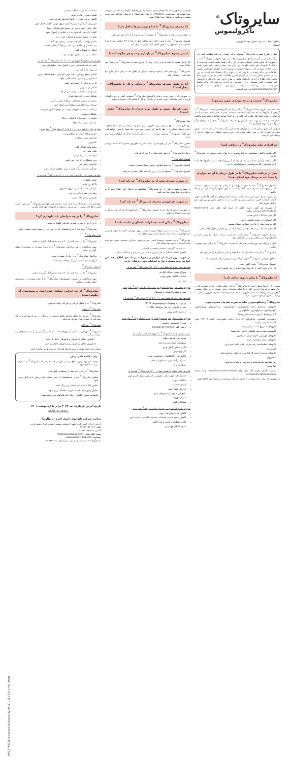سایروتاک<sup>®</sup>
تاکرولیموس
محلول غلیظ برای تهیه محلول جهت انفوزیون
کپسول
پیش از شروع مصرف سایروتاک<sup>®</sup> محتوای برگه راهنما را به دقت مطالعه کنید. این برگه راهنما در بر گیرنده پاسخ شایع‌ترین سؤالات در مورد داروی سایروتاک<sup>®</sup> است. درصورتی که پاسخ تمامی سؤالات شما در این برگه راهنما نیامده است، می‌توانید با پزشک یا داروساز خود تماس بگیرید. این دارو برای بیماری فعلی شما تجویز شده است؛ لذا از مصرف آن در موارد مشابه یا توصیه آن به دیگران خودداری نمایید. اطلاعات این برگه راهنما در تاریخی که در انتهای برگه راهنما آمده است، به روز رسانی شده و ممکن است در بر گیرنده آخرین اطلاعات علمی در مورد داروی شما نباشد. برای اطلاع از آخرین داده‌های علمی در مورد داروی خود با پزشک یا داروساز خود مشورت کنید. همچنین برای دسترسی به آخرین ویرایش این برگه راهنما می‌توانید به وبسایت شرکت داروسازی نانوالوند به آدرس www.nanoalvand.com مراجعه فرمایید.
سایروتاک<sup>®</sup> چیست و در چه مواردی تجویز می‌شود؟
نام اختصاصی داروی شما سایروتاک<sup>®</sup> و نام ژنریک آن تاکرولیموس است. سایروتاک<sup>®</sup> به گروهی از داروها به نام «سرکوب‌کننده‌های سیستم ایمنی» تعلق دارد. سیستم ایمنی می‌تواند در پیوند اعضا مثل قلب، کبد، کلیه و... به دلیل مهاجم شناختن عضو جدید واکنش نشان دهد و باعث رد پیوند شود. از این رو مصرف سایروتاک<sup>®</sup> به همراه داروهای دیگر می‌تواند از رد پیوند جلوگیری کند.
همچنین این دارو ممکن است در مواردی که در این برگه راهنما ذکر نشده است، تجویز شود. در صورتی که در مورد علت تجویز این دارو و نحوه عملکرد آن سؤالی دارید، از پزشک خود بپرسید.
چه افرادی نباید سایروتاک<sup>®</sup> را دریافت کنند؟
اگر سابقه واکنش حساسیتی به تاکرولیموس و یا مواد جانبی موجود در سایروتاک<sup>®</sup> دارید.
اگر سابقه واکنش حساسیتی به هر یک از آنتی‌بیوتیک‌های دسته ماکرولیدها مانند اریترومایسین، کلاریترومایسین و جوزامایسین دارید.
پیش از دریافت سایروتاک<sup>®</sup> یا در طول درمان با آن چه مواردی را حتماً باید به پزشک خود اطلاع دهید؟
کپسول سایروتاک<sup>®</sup> باید به صورت روزانه و تا زمانی که نیاز به سرکوب سیستم ایمنی وجود دارد، مصرف شود؛ لذا لازم است به طور مداوم با پزشک خود در ارتباط باشید.
در طول مصرف این دارو ممکن است پزشک آزمایش‌های مختلفی (آزمایش خون، ادرار، عملکرد قلبی، سنجش بینایی و عصبی) را به منظور تعیین بهترین دوز دارو برایتان تجویز کند.
از مصرف هر گونه داروی گیاهی از جمله گیاه علف چای (Hypericum perforatum) خودداری نمایید.
اگر دچار مشکلات کبدی هستید.
اگر احساس درد شدید شکمی دارید.
اگر به مدت بیش از یک روز مبتلا به اسهال هستید.
اگر دچار مشکلات ریتم قلب هستید و یا سابقه سندرم افزایش طول QT را دارید.
مصرف داروی سایروتاک<sup>®</sup> ممکن است حساسیت شما به آفتاب را بیشتر کرده و احتمال ابتلا به سرطان پوست را افزایش دهد.
قبل از دریافت هر نوع واکسن همزمان با مصرف سایروتاک<sup>®</sup> با پزشک خود مشورت نمایید.
سایروتاک<sup>®</sup> ممکن است احتمال ابتلا به لنفوما و سایر سرطان‌ها را افزایش دهد.
محلول تزریقی سایروتاک<sup>®</sup> حاوی پلی‌اکسیل ۶۰ روغن کرچک هیدروژنه است.
کپسول سایروتاک<sup>®</sup> حاوی لاکتوز است.
این دارو حاوی کمتر از یک میلی‌مول سدیم در هر کپسول است.
آیا سایروتاک<sup>®</sup> با سایر داروها تداخل دارد؟
بسیاری از داروها ممکن است با سایروتاک<sup>®</sup> تداخل داشته باشند؛ لذا در صورتی که در حال مصرف هر نوع دارویی اعم از داروهای نسخه‌ای، بدون نسخه، فرآورده‌های طبیعی، گیاهی و ویتامین‌ها هستید، اخیراً دارویی مصرف کرده و یا قصد مصرف دارویی را دارید، با پزشک یا داروساز خود مشورت کنید.
سایروتاک<sup>®</sup> و سیکلوسپورین نباید به صورت همزمان مصرف شوند.
داروهای ضدقارچ مانند کتوکونازول، فلوکونازول، ایتراکونازول، وریکونازول، کلوتریمازول، ایزاوکونازول، مایکونازول
آنتی‌بیوتیک‌ها (به ویژه دسته ماکرولیدها)
ریتوناویر، نلفیناویر، ساکویناویر که برای درمان عفونت‌های ناشی از HIV مورد استفاده قرار می‌گیرند.
داروهای ضدتهوع مانند متوکلوپرامید
آلومینیوم منیزیم هیدروکساید (داروی آنتی‌اسید)
داروهای هورمونی حاوی اتینیل استرادیول
داروهای درمان پرفشاری خون
داروهای تنظیم‌کننده ریتم ضربان قلب مانند آمیودارون
استاتین‌ها
داروهای ضدصرع مانند کاربامازپین، فنی‌توئین و فنوباربیتال
متامیزول
کورتیکواستروئیدها مانند پردنیزولون و متیل‌پردنیزولون
نفازودون
ترکیبات گیاهی حاوی گیاه علف چای (Hypericum perforatum) و یا عصاره Schisandra sphenanthera
در صورتی که برای درمان هپاتیت C دارویی دریافت می‌کنید، به پزشک خود اطلاع دهید.
همچنین در صورتی که مکمل‌های حاوی پتاسیم یا دیورتیک‌های نگهدارنده پتاسیم، داروهای ضد التهاب غیر استروئیدی (NSAIDs)، داروهای ضد انعقاد یا داروهای خوراکی ضد دیابت مصرف می‌کنید، به پزشک خود اطلاع دهید.
آیا مصرف سایروتاک<sup>®</sup> با غذا و نوشیدنی‌ها تداخل دارد؟
در طول مدت درمان با سایروتاک<sup>®</sup> از مصرف گریپ فروت یا آب آن خودداری کنید.
کپسول سایروتاک<sup>®</sup> باید با معده خالی (یک ساعت قبل از غذا یا ۲-۳ ساعت بعد از غذا) مصرف شود. کپسول را به طور کامل با یک لیوان آب میل کنید.
ایمنی مصرف سایروتاک<sup>®</sup> در بارداری و شیردهی چگونه است؟
اگر باردار هستید یا قصد بارداری دارید، پیش از شروع مصرف سایروتاک<sup>®</sup> به پزشک خود اطلاع دهید.
سایروتاک<sup>®</sup> درون شیر مادر ترشح می‌شود؛ بنابراین در طول مدت درمان با این دارو باید شیردهی را متوقف کنید.
آیا در طول مصرف سایروتاک<sup>®</sup> رانندگی و کار با ماشین‌آلات مجاز است؟
در صورتی که در طول مدت درمان با کپسول سایروتاک<sup>®</sup> احساس گیجی و خواب‌آلودگی کردید یا دچار مشکلات بینایی شدید، از رانندگی و کار با ماشین‌آلات خودداری نمایید.
دوز، فواصل تجویز و طول دوره درمان با سایروتاک<sup>®</sup> چقدر است؟
ویال سایروتاک<sup>®</sup>
دوز دارو بسته به نوع بیماری، رژیم دارویی، وزن بدن و شرایط زمینه‌ای شما متفاوت است. پزشک معالج با در نظر گرفتن این موارد، دوز مورد نیاز شما را تعیین خواهد کرد. دوز اولیه سایروتاک<sup>®</sup> تزریقی، روزانه ۰/۰۱-۰/۱ میلی‌گرم به ازای هر کیلوگرم وزن بدن است.
محلول سایروتاک<sup>®</sup> پس از رقیق‌سازی، باید به صورت انفوزیون مداوم (۲۴ ساعته) وریدی تزریق شود.
درمان با سایروتاک<sup>®</sup> تزریقی نباید بیش از ۷ روز ادامه یابد.
کپسول سایروتاک<sup>®</sup>
کپسول سایروتاک<sup>®</sup> را دقیقاً مطابق دستور پزشک مصرف نمایید.
کپسول سایروتاک<sup>®</sup> معمولاً دو بار در روز با معده خالی مصرف می‌شود.
در صورت مصرف بیش از حد سایروتاک<sup>®</sup> چه باید کرد؟
در صورت مصرف بیش از حد سایروتاک<sup>®</sup> بلافاصله به پزشک خود اطلاع دهید یا به نزدیک‌ترین بیمارستان مراجعه کنید.
در صورت فراموشی مصرف سایروتاک<sup>®</sup> چه باید کرد؟
در صورتی که مصرف یک دوز از کپسول سایروتاک<sup>®</sup> را فراموش کردید، از دو برابر کردن دوز بعدی خودداری نمایید.
سایروتاک<sup>®</sup> ممکن است چه اثرات نامطلوبی داشته باشد؟
سایروتاک<sup>®</sup> نیز مانند سایر داروها می‌تواند موجب بروز عوارض ناخواسته شود. همچنین این عوارض در همه افراد مصرف‌کننده بروز نخواهد کرد.
سایروتاک<sup>®</sup> باعث تضعیف سیستم ایمنی بدن می‌شود. بنابراین سیستم ایمنی نمی‌تواند مانند گذشته با عفونت‌ها مقابله کند.
تب، سرفه، گلو درد، احساس ضعف و ناخوشی
کاهش حافظه، اختلال در فکر کردن، سختی در راه رفتن و مشکلات بینایی
در صورت بروز هر یک از عوارض زیر فوراً به پزشک خود اطلاع دهید. این عوارض جدی هستند و نیاز به اقدامات فوری پزشکی دارند.
عوارض جدی شایع (با شیوع بین ۱٪ تا ۱۰٪) سایروتاک<sup>®</sup> عبارتند از:
سوراخ شدن دستگاه گوارش
عملکرد ناکافی عضو پیوندی
تاری دید
عوارض جدی غیر شایع (با شیوع بین ۰/۱٪ تا ۱٪) سایروتاک<sup>®</sup> عبارتند از:
سندرم میکروآنژیوپاتی ترومبوتیک
عوارض جدی نادر (با شیوع بین ۰/۰۱٪ تا ۰/۱٪) سایروتاک<sup>®</sup> عبارتند از:
پورپورای ترومبوتیک ترومبوسیتوپنیک (TTP)
سندرم نکرولیز اپیدرمال توکسیک (TEN)
از دست دادن بینایی
عوارض جدی بسیار نادر (با شیوع کمتر از ۰/۰۱٪) سایروتاک<sup>®</sup> عبارتند از:
سندرم استیونس-جانسون
آریتمی قلبی Torsade de Pointes
سایر عوارض جدی سایروتاک<sup>®</sup> با شیوع نامشخص عبارتند از:
عفونت‌های فرصت طلب
تومورهای خوش‌خیم و بدخیم
آپلازی خالص گلبول قرمز
آگرانولوسیتوز
واکنش‌های آنافیلاکتیک و حساسیتی شدید
سندرم برگشت‌پذیر انسفالوپاتی خلفی
نوروپاتی اپتیک
عوارض خیلی شایع (با شیوع بیش از ۱۰٪) سایروتاک<sup>®</sup> عبارتند از:
افزایش قند خون، دیابت ملیتوس، افزایش سطح پتاسیم خون
اختلالات خواب
لرزش، سردرد
افزایش فشار خون
نتایج غیر طبیعی آزمایش‌های کبدی
اسهال، تهوع
مشکلات کلیوی
عوارض شایع (با شیوع بین ۱٪ تا ۱۰٪) سایروتاک<sup>®</sup> عبارتند از:
کاهش تعداد سلول‌های خونی
کاهش سطح منیزیم، فسفات، پتاسیم، کلسیم یا سدیم خون
علائم اضطراب، گیجی و عدم آگاهی
تشنج، اختلال هوشیاری
حساسیت به نور، مشکلات چشمی
شنیدن صدای زنگ در گوش
کاهش جریان خون در رگ‌ها، افزایش ضربان قلب
خونریزی، گرفتگی جزئی یا کامل عروق خونی، کاهش فشار خون
تنگی نفس، تغییر بافت ریه، تجمع مایع اطراف ریه‌ها
التهاب یا زخمی که منجر به درد شکمی و اسهال شود
تغییر در سطح آنزیم‌ها و عملکرد کبد، زردی
خارش پوست، راش‌های پوستی، ریزش مو، آکنه
درد مفاصل و اندام‌ها، درد پشت و پاها، گرفتگی عضلات
اختلال در عملکرد کلیه
ضعف بدنی، تب، تجمع مایع در بدن
عوارض غیر شایع (با شیوع بین ۰/۱٪ تا ۱٪) سایروتاک<sup>®</sup> عبارتند از:
تغییر سرعت لخته‌شدن خون، کاهش تعداد سلول‌های خونی
از دست دادن آب بدن
کاهش سطح پروتئین یا قند خون، افزایش سطح فسفات خون
کما، خونریزی مغزی، سکته قلبی، فلج
تاری دید ناشی از آسیب لنز چشم
اختلال در شنوایی
ضربان قلب نامنظم، توقف ضربان قلب
تشکیل لخته در اندام‌ها، شوک
سختی در تنفس، مشکلات دستگاه تنفسی، آسم
انسداد روده، افزایش سطح آنزیم آمیلاز خون
درماتیت، احساس سوزش پوست در مواجهه با نور خورشید
مشکلات مفصلی
ناتوانی در دفع ادرار، قاعدگی دردناک
نارسایی برخی از اندام‌ها
عوارض نادر (با شیوع بین ۰/۰۱٪ تا ۰/۱٪) سایروتاک<sup>®</sup> عبارتند از:
خونریزی‌های جزئی در سطح پوست
افزایش سفتی عضلات
ناشنوایی
تجمع مایع اطراف قلب
تنگی نفس حاد
ایجاد کیست در پانکراس
بروز مشکل در گردش خون کبدی
افزایش رویش مو
تشنگی، احساس تنگی قفسه سینه، کاهش تحرک، زخم
عوارض بسیار نادر (با شیوع کمتر از ۰/۰۱٪) سایروتاک<sup>®</sup> عبارتند از:
ضعف عضلات
ECG غیر طبیعی
نارسایی کبد، تنگ شدن عروق صفراوی
دفع ادرار همراه با درد و خون
افزایش میزان بافت چربی
عوارضی که در اینجا نام برده شده است، شامل همه عوارض سایروتاک<sup>®</sup> نمی‌شود. جهت کسب اطلاعات بیشتر در این زمینه با پزشک یا داروساز خود کمک بگیرید.
سایروتاک<sup>®</sup> را در چه شرایطی باید نگهداری کرد؟
دارو را دور از دید و دسترس کودکان نگهداری نمایید.
سایروتاک<sup>®</sup> نباید بعد از تاریخ انقضایی که بر روی آن درج شده است، مصرف شود.
ویال سایروتاک<sup>®</sup>
سایروتاک<sup>®</sup> را در دمای کمتر از ۳۰ درجه سانتی‌گراد نگهداری نمایید.
جهت محافظت از نور، ویال‌های سایروتاک<sup>®</sup> را تا زمان مصرف در بسته‌بندی اصلی نگهداری نمایید.
ویال‌های سایروتاک<sup>®</sup> برای یک بار مصرف است.
فرآورده باید شفاف، بی‌رنگ و فاقد ذره باشد.
کپسول سایروتاک<sup>®</sup>
سایروتاک<sup>®</sup> را در دمای کمتر از ۳۰ درجه سانتی‌گراد نگهداری نمایید.
جهت محافظت از رطوبت، کپسول‌های سایروتاک<sup>®</sup> را تا زمان مصرف در بسته‌بندی اصلی نگهداری نمایید.
سایروتاک<sup>®</sup> از چه اجزایی تشکیل شده است و بسته‌بندی آن چگونه است؟
سایروتاک<sup>®</sup> به ۲ شکل تزریقی و خوراکی تولید می‌شود:
سایروتاک<sup>®</sup> تزریقی
سایروتاک<sup>®</sup> تزریقی به شکل محلول غلیظ استریل و بی‌رنگ، در دوز ۵ میلی‌گرم در یک میلی‌لیتر به صورت ویال موجود می‌باشد.
سایروتاک<sup>®</sup> خوراکی
سایروتاک<sup>®</sup> خوراکی به شکل کپسول‌های ۰/۵، ۱ و ۵ میلی‌گرمی و در بسته‌بندی‌های زیر عرضه می‌گردد:
۱۰ کپسول داخل یک قوطی و ۵ قوطی داخل یک جعبه
۵۰ کپسول داخل یک قوطی و هر قوطی داخل یک جعبه
ممکن است همه دوزها یا بسته‌بندی‌ها همزمان در بازار وجود نداشته باشد.
برای مطالعه کادر درمان:
توصیه می‌شود پایش سطح درمانی دارو در همه افرادی که سایروتاک<sup>®</sup> را مصرف می‌کنند، انجام شود.
سایروتاک<sup>®</sup> تزریقی، باید پیش از استفاده رقیق شود.
محلول سایروتاک<sup>®</sup> باید در محفظه‌های از جنس شیشه، پلی‌پروپیلن یا پلی‌اتیلن رقیق شود.
محلول آماده شده باید شفاف و بی‌رنگ باشد.
محلول رقیق‌شده نباید به صورت bolus تزریق شود.
باقیمانده محلول غلیظ در ویال باید بلافاصله دور ریخته شود.
تاریخ آخرین بازنگری: مه ۲۰۲۲ برابر با اردیبهشت ۱۴۰۱
NANOALVAND
ساخت شرکت نانوالوند داروی البرز (نانوالوند)
آدرس: ایران، البرز، کرج، شهرک صنعتی سیمین دشت، خیابان هفتم غربی
تلفن: ۰۲۶-۳۶۶۷۱۱۸۸
فکس: ۰۲۶-۳۶۶۷۱۱۸۸
پست الکترونیکی: info@nanoalvand.com
وبسایت: www.nanoalvand.com
پاسخگوی ۲۴ ساعته مرکز حمایت از بیماران: ۰۲۱-۴۲۵۹۳
HP.15745396-4.xxxxxx B.xxxxxx 02.04.27 .11 (175 x 460 mm)